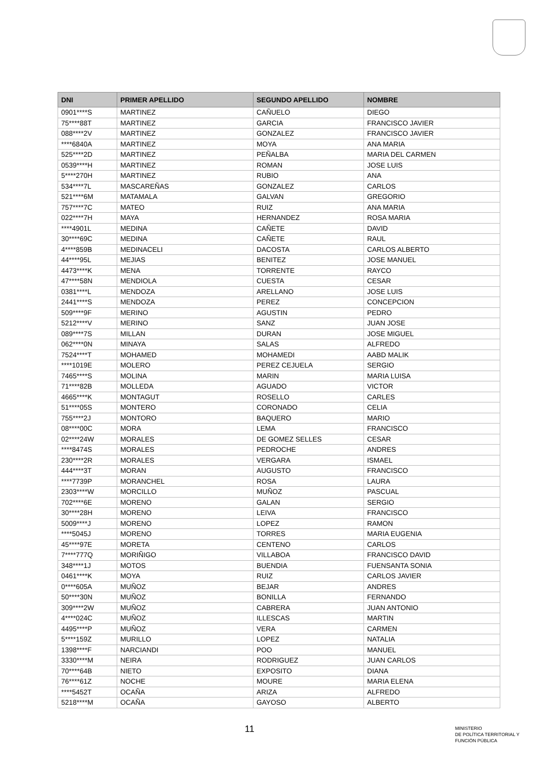| DNI | PRIMER APELLIDO | SEGUNDO APELLIDO | NOMBRE |
| --- | --- | --- | --- |
| 0901****S | MARTINEZ | CAÑUELO | DIEGO |
| 75****88T | MARTINEZ | GARCIA | FRANCISCO JAVIER |
| 088****2V | MARTINEZ | GONZALEZ | FRANCISCO JAVIER |
| ****6840A | MARTINEZ | MOYA | ANA MARIA |
| 525****2D | MARTINEZ | PEÑALBA | MARIA DEL CARMEN |
| 0539****H | MARTINEZ | ROMAN | JOSE LUIS |
| 5****270H | MARTINEZ | RUBIO | ANA |
| 534****7L | MASCAREÑAS | GONZALEZ | CARLOS |
| 521****6M | MATAMALA | GALVAN | GREGORIO |
| 757****7C | MATEO | RUIZ | ANA MARIA |
| 022****7H | MAYA | HERNANDEZ | ROSA MARIA |
| ****4901L | MEDINA | CAÑETE | DAVID |
| 30****69C | MEDINA | CAÑETE | RAUL |
| 4****859B | MEDINACELI | DACOSTA | CARLOS ALBERTO |
| 44****95L | MEJIAS | BENITEZ | JOSE MANUEL |
| 4473****K | MENA | TORRENTE | RAYCO |
| 47****58N | MENDIOLA | CUESTA | CESAR |
| 0381****L | MENDOZA | ARELLANO | JOSE LUIS |
| 2441****S | MENDOZA | PEREZ | CONCEPCION |
| 509****9F | MERINO | AGUSTIN | PEDRO |
| 5212****V | MERINO | SANZ | JUAN JOSE |
| 089****7S | MILLAN | DURAN | JOSE MIGUEL |
| 062****0N | MINAYA | SALAS | ALFREDO |
| 7524****T | MOHAMED | MOHAMEDI | AABD MALIK |
| ****1019E | MOLERO | PEREZ CEJUELA | SERGIO |
| 7465****S | MOLINA | MARIN | MARIA LUISA |
| 71****82B | MOLLEDA | AGUADO | VICTOR |
| 4665****K | MONTAGUT | ROSELLO | CARLES |
| 51****05S | MONTERO | CORONADO | CELIA |
| 755****2J | MONTORO | BAQUERO | MARIO |
| 08****00C | MORA | LEMA | FRANCISCO |
| 02****24W | MORALES | DE GOMEZ SELLES | CESAR |
| ****8474S | MORALES | PEDROCHE | ANDRES |
| 230****2R | MORALES | VERGARA | ISMAEL |
| 444****3T | MORAN | AUGUSTO | FRANCISCO |
| ****7739P | MORANCHEL | ROSA | LAURA |
| 2303****W | MORCILLO | MUÑOZ | PASCUAL |
| 702****6E | MORENO | GALAN | SERGIO |
| 30****28H | MORENO | LEIVA | FRANCISCO |
| 5009****J | MORENO | LOPEZ | RAMON |
| ****5045J | MORENO | TORRES | MARIA EUGENIA |
| 45****97E | MORETA | CENTENO | CARLOS |
| 7****777Q | MORIÑIGO | VILLABOA | FRANCISCO DAVID |
| 348****1J | MOTOS | BUENDIA | FUENSANTA SONIA |
| 0461****K | MOYA | RUIZ | CARLOS JAVIER |
| 0****605A | MUÑOZ | BEJAR | ANDRES |
| 50****30N | MUÑOZ | BONILLA | FERNANDO |
| 309****2W | MUÑOZ | CABRERA | JUAN ANTONIO |
| 4****024C | MUÑOZ | ILLESCAS | MARTIN |
| 4495****P | MUÑOZ | VERA | CARMEN |
| 5****159Z | MURILLO | LOPEZ | NATALIA |
| 1398****F | NARCIANDI | POO | MANUEL |
| 3330****M | NEIRA | RODRIGUEZ | JUAN CARLOS |
| 70****64B | NIETO | EXPOSITO | DIANA |
| 76****61Z | NOCHE | MOURE | MARIA ELENA |
| ****5452T | OCAÑA | ARIZA | ALFREDO |
| 5218****M | OCAÑA | GAYOSO | ALBERTO |
11
MINISTERIO
DE POLÍTICA TERRITORIAL Y
FUNCIÓN PÚBLICA